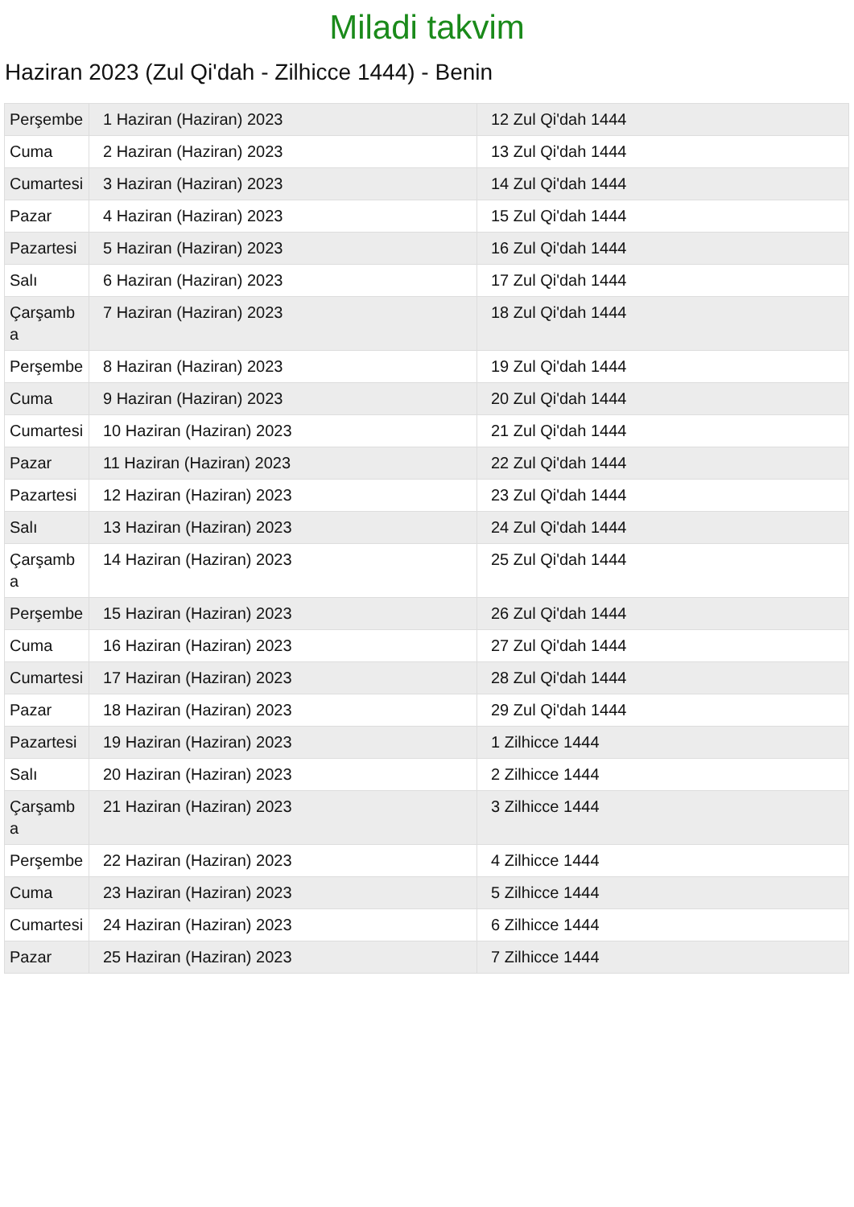Miladi takvim
Haziran 2023 (Zul Qi'dah - Zilhicce 1444) - Benin
| Perşembe | 1 Haziran (Haziran) 2023 | 12 Zul Qi'dah 1444 |
| Cuma | 2 Haziran (Haziran) 2023 | 13 Zul Qi'dah 1444 |
| Cumartesi | 3 Haziran (Haziran) 2023 | 14 Zul Qi'dah 1444 |
| Pazar | 4 Haziran (Haziran) 2023 | 15 Zul Qi'dah 1444 |
| Pazartesi | 5 Haziran (Haziran) 2023 | 16 Zul Qi'dah 1444 |
| Salı | 6 Haziran (Haziran) 2023 | 17 Zul Qi'dah 1444 |
| Çarşamba | 7 Haziran (Haziran) 2023 | 18 Zul Qi'dah 1444 |
| Perşembe | 8 Haziran (Haziran) 2023 | 19 Zul Qi'dah 1444 |
| Cuma | 9 Haziran (Haziran) 2023 | 20 Zul Qi'dah 1444 |
| Cumartesi | 10 Haziran (Haziran) 2023 | 21 Zul Qi'dah 1444 |
| Pazar | 11 Haziran (Haziran) 2023 | 22 Zul Qi'dah 1444 |
| Pazartesi | 12 Haziran (Haziran) 2023 | 23 Zul Qi'dah 1444 |
| Salı | 13 Haziran (Haziran) 2023 | 24 Zul Qi'dah 1444 |
| Çarşamba | 14 Haziran (Haziran) 2023 | 25 Zul Qi'dah 1444 |
| Perşembe | 15 Haziran (Haziran) 2023 | 26 Zul Qi'dah 1444 |
| Cuma | 16 Haziran (Haziran) 2023 | 27 Zul Qi'dah 1444 |
| Cumartesi | 17 Haziran (Haziran) 2023 | 28 Zul Qi'dah 1444 |
| Pazar | 18 Haziran (Haziran) 2023 | 29 Zul Qi'dah 1444 |
| Pazartesi | 19 Haziran (Haziran) 2023 | 1 Zilhicce 1444 |
| Salı | 20 Haziran (Haziran) 2023 | 2 Zilhicce 1444 |
| Çarşamba | 21 Haziran (Haziran) 2023 | 3 Zilhicce 1444 |
| Perşembe | 22 Haziran (Haziran) 2023 | 4 Zilhicce 1444 |
| Cuma | 23 Haziran (Haziran) 2023 | 5 Zilhicce 1444 |
| Cumartesi | 24 Haziran (Haziran) 2023 | 6 Zilhicce 1444 |
| Pazar | 25 Haziran (Haziran) 2023 | 7 Zilhicce 1444 |